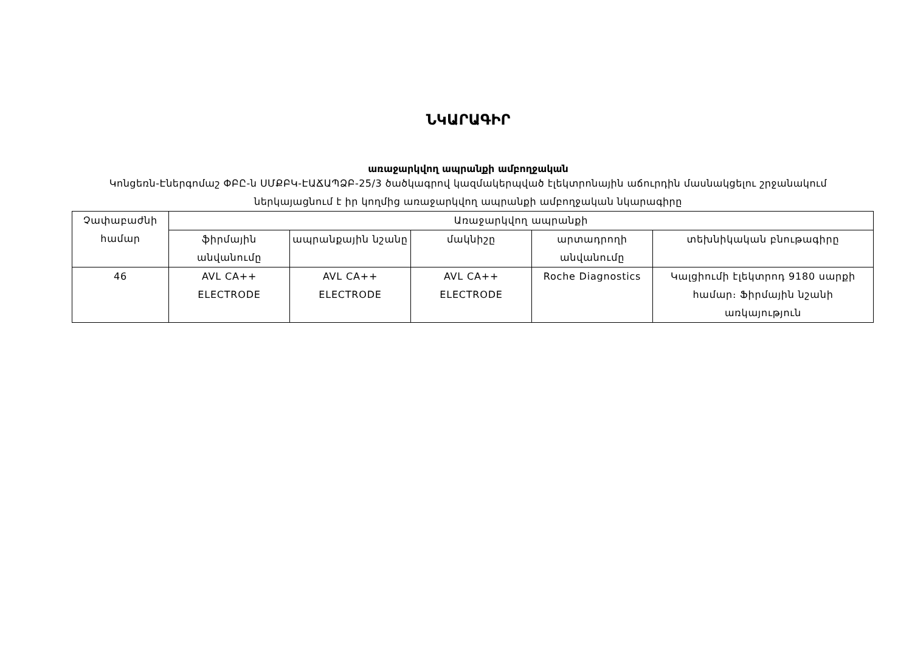ՆԿԱՐԱԳԻՐ
առաջարկվող ապրանքի ամբողջական
Կոնցեռն-Էներգոմաշ ՓԲԸ-ն ՍՄՔԲԿ-ԷԱՃԱՊՁԲ-25/3 ծածկագրով կազմակերպված էլեկտրոնային աճուրդին մասնակցելու շրջանակում ներկայացնում է իր կողմից առաջարկվող ապրանքի ամբողջական նկարագիրը
| Չափաբաժնի համար | Առաջարկվող ապրանքի | | | | |
| --- | --- | --- | --- | --- | --- |
| | ֆիրմային անվանումը | ապրանքային նշանը | մակնիշը | արտադրողի անվանումը | տեխնիկական բնութագիրը |
| 46 | AVL CA++ ELECTRODE | AVL CA++ ELECTRODE | AVL CA++ ELECTRODE | Roche Diagnostics | Կալցիումի էլեկտրոդ 9180 սարքի համար։ Ֆիրմային նշանի առկայություն |